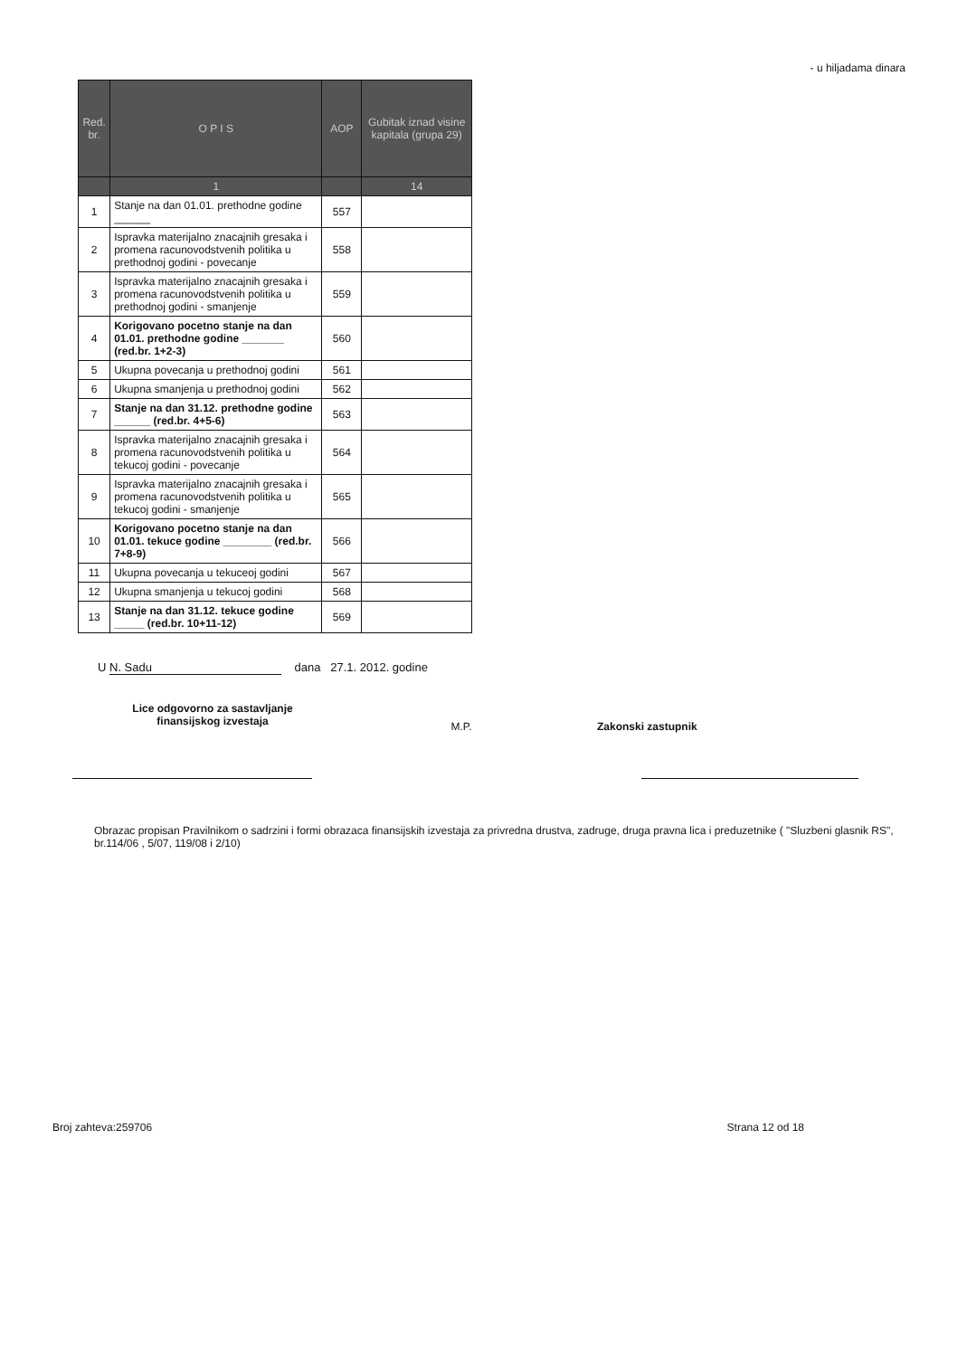- u hiljadama dinara
| Red. br. | O P I S | AOP | Gubitak iznad visine kapitala (grupa 29) |
| --- | --- | --- | --- |
| | 1 | | 14 |
| 1 | Stanje na dan 01.01. prethodne godine ______ | 557 | |
| 2 | Ispravka materijalno znacajnih gresaka i promena racunovodstvenih politika u prethodnoj godini - povecanje | 558 | |
| 3 | Ispravka materijalno znacajnih gresaka i promena racunovodstvenih politika u prethodnoj godini - smanjenje | 559 | |
| 4 | Korigovano pocetno stanje na dan 01.01. prethodne godine _______ (red.br. 1+2-3) | 560 | |
| 5 | Ukupna povecanja u prethodnoj godini | 561 | |
| 6 | Ukupna smanjenja u prethodnoj godini | 562 | |
| 7 | Stanje na dan 31.12. prethodne godine ______ (red.br. 4+5-6) | 563 | |
| 8 | Ispravka materijalno znacajnih gresaka i promena racunovodstvenih politika u tekucoj godini - povecanje | 564 | |
| 9 | Ispravka materijalno znacajnih gresaka i promena racunovodstvenih politika u tekucoj godini - smanjenje | 565 | |
| 10 | Korigovano pocetno stanje na dan 01.01. tekuce godine ________ (red.br. 7+8-9) | 566 | |
| 11 | Ukupna povecanja u tekuceoj godini | 567 | |
| 12 | Ukupna smanjenja u tekucoj godini | 568 | |
| 13 | Stanje na dan 31.12. tekuce godine _____ (red.br. 10+11-12) | 569 | |
U N. Sadu dana 27.1. 2012. godine
Lice odgovorno za sastavljanje finansijskog izvestaja
M.P. Zakonski zastupnik
Obrazac propisan Pravilnikom o sadrzini i formi obrazaca finansijskih izvestaja za privredna drustva, zadruge, druga pravna lica i preduzetnike ( "Sluzbeni glasnik RS", br.114/06 , 5/07, 119/08 i 2/10)
Broj zahteva:259706 Strana 12 od 18